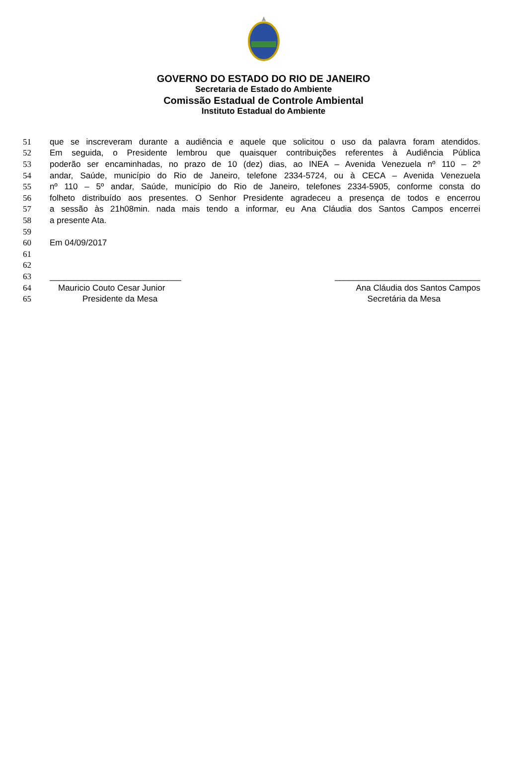GOVERNO DO ESTADO DO RIO DE JANEIRO
Secretaria de Estado do Ambiente
Comissão Estadual de Controle Ambiental
Instituto Estadual do Ambiente
51 que se inscreveram durante a audiência e aquele que solicitou o uso da palavra foram atendidos.
52 Em seguida, o Presidente lembrou que quaisquer contribuições referentes à Audiência Pública
53 poderão ser encaminhadas, no prazo de 10 (dez) dias, ao INEA – Avenida Venezuela nº 110 – 2º
54 andar, Saúde, município do Rio de Janeiro, telefone 2334-5724, ou à CECA – Avenida Venezuela
55 nº 110 – 5º andar, Saúde, município do Rio de Janeiro, telefones 2334-5905, conforme consta do
56 folheto distribuído aos presentes. O Senhor Presidente agradeceu a presença de todos e encerrou
57 a sessão às 21h08min. nada mais tendo a informar, eu Ana Cláudia dos Santos Campos encerrei
58 a presente Ata.
59
60 Em 04/09/2017
61
62
63 ____________________________ _______________________________
64 Mauricio Couto Cesar Junior Ana Cláudia dos Santos Campos
65 Presidente da Mesa Secretária da Mesa